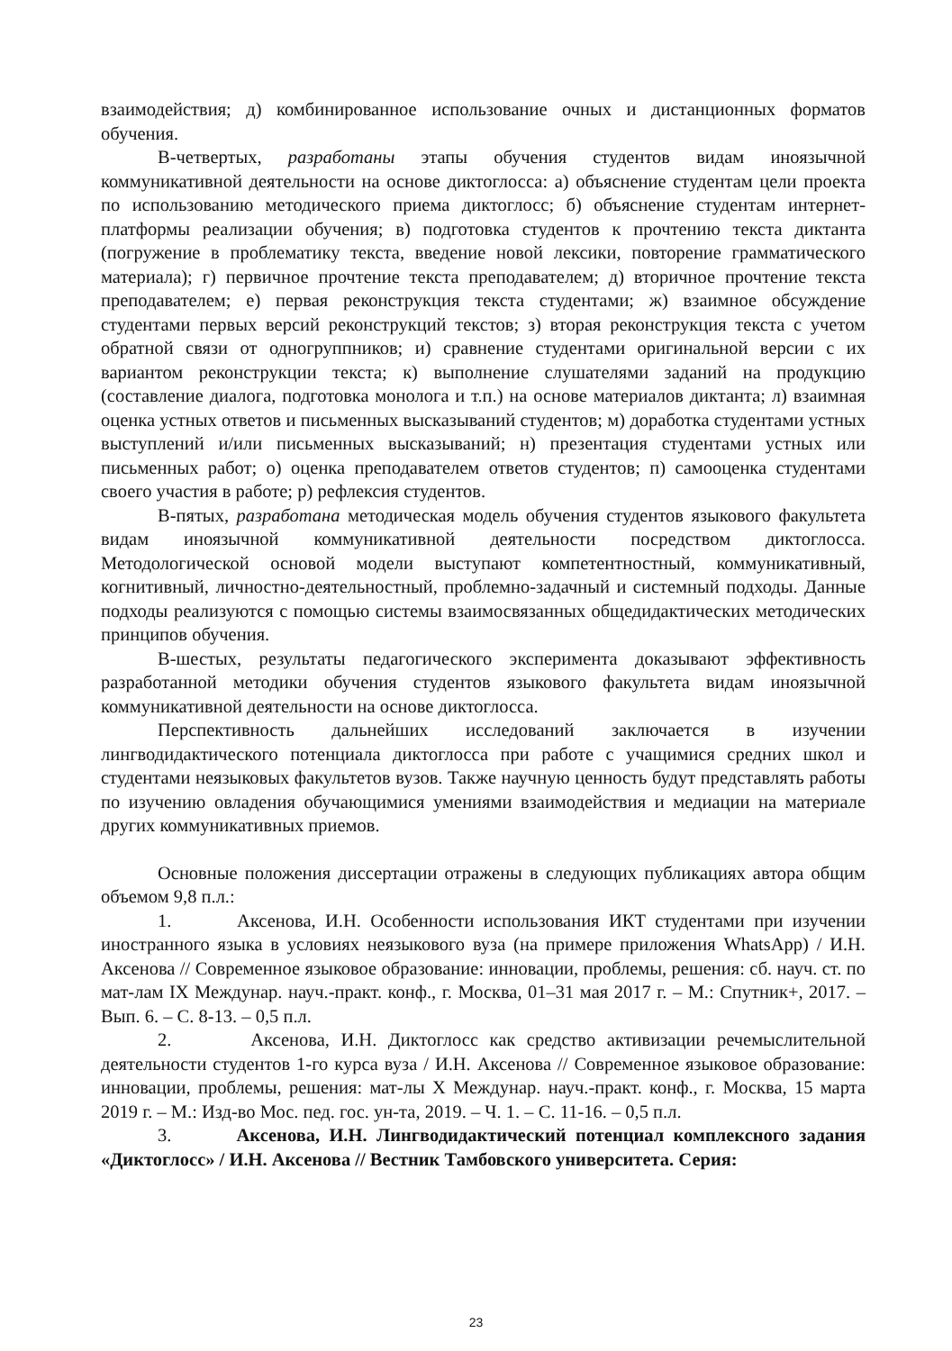взаимодействия; д) комбинированное использование очных и дистанционных форматов обучения.
В-четвертых, разработаны этапы обучения студентов видам иноязычной коммуникативной деятельности на основе диктоглосса: а) объяснение студентам цели проекта по использованию методического приема диктоглосс; б) объяснение студентам интернет-платформы реализации обучения; в) подготовка студентов к прочтению текста диктанта (погружение в проблематику текста, введение новой лексики, повторение грамматического материала); г) первичное прочтение текста преподавателем; д) вторичное прочтение текста преподавателем; е) первая реконструкция текста студентами; ж) взаимное обсуждение студентами первых версий реконструкций текстов; з) вторая реконструкция текста с учетом обратной связи от одногруппников; и) сравнение студентами оригинальной версии с их вариантом реконструкции текста; к) выполнение слушателями заданий на продукцию (составление диалога, подготовка монолога и т.п.) на основе материалов диктанта; л) взаимная оценка устных ответов и письменных высказываний студентов; м) доработка студентами устных выступлений и/или письменных высказываний; н) презентация студентами устных или письменных работ; о) оценка преподавателем ответов студентов; п) самооценка студентами своего участия в работе; р) рефлексия студентов.
В-пятых, разработана методическая модель обучения студентов языкового факультета видам иноязычной коммуникативной деятельности посредством диктоглосса. Методологической основой модели выступают компетентностный, коммуникативный, когнитивный, личностно-деятельностный, проблемно-задачный и системный подходы. Данные подходы реализуются с помощью системы взаимосвязанных общедидактических методических принципов обучения.
В-шестых, результаты педагогического эксперимента доказывают эффективность разработанной методики обучения студентов языкового факультета видам иноязычной коммуникативной деятельности на основе диктоглосса.
Перспективность дальнейших исследований заключается в изучении лингводидактического потенциала диктоглосса при работе с учащимися средних школ и студентами неязыковых факультетов вузов. Также научную ценность будут представлять работы по изучению овладения обучающимися умениями взаимодействия и медиации на материале других коммуникативных приемов.
Основные положения диссертации отражены в следующих публикациях автора общим объемом 9,8 п.л.:
1. Аксенова, И.Н. Особенности использования ИКТ студентами при изучении иностранного языка в условиях неязыкового вуза (на примере приложения WhatsApp) / И.Н. Аксенова // Современное языковое образование: инновации, проблемы, решения: сб. науч. ст. по мат-лам IX Междунар. науч.-практ. конф., г. Москва, 01–31 мая 2017 г. – М.: Спутник+, 2017. – Вып. 6. – С. 8-13. – 0,5 п.л.
2. Аксенова, И.Н. Диктоглосс как средство активизации речемыслительной деятельности студентов 1-го курса вуза / И.Н. Аксенова // Современное языковое образование: инновации, проблемы, решения: мат-лы X Междунар. науч.-практ. конф., г. Москва, 15 марта 2019 г. – М.: Изд-во Мос. пед. гос. ун-та, 2019. – Ч. 1. – С. 11-16. – 0,5 п.л.
3. Аксенова, И.Н. Лингводидактический потенциал комплексного задания «Диктоглосс» / И.Н. Аксенова // Вестник Тамбовского университета. Серия:
23